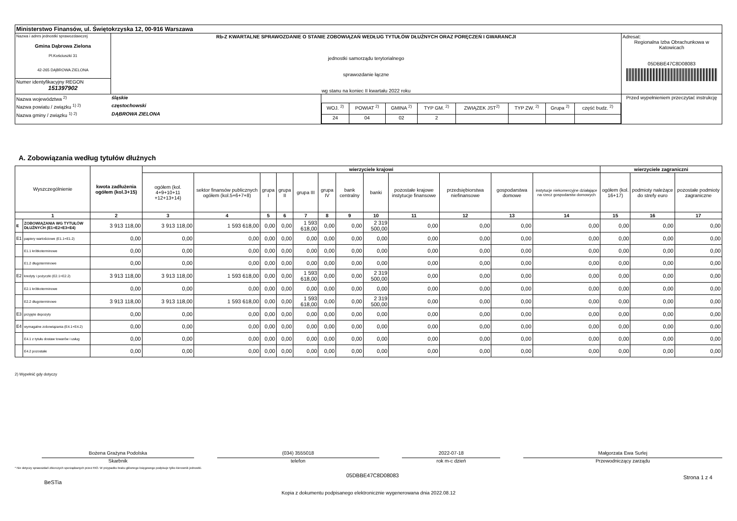| Ministerstwo Finansów, ul. Świętokrzyska 12, 00-916 Warszawa | | | |
| Nazwa i adres jednostki sprawozdawczej Gmina Dąbrowa Zielona Pl.Kościuszki 31 42-265 DĄBROWA ZIELONA | Rb-Z KWARTALNE SPRAWOZDANIE O STANIE ZOBOWIĄZAŃ WEDŁUG TYTUŁÓW DŁUŻNYCH ORAZ PORĘCZEŃ I GWARANCJI jednostki samorządu terytorialnego sprawozdanie łączne wg stanu na koniec II kwartału 2022 roku | | Adresat: Regionalna Izba Obrachunkowa w Katowicach 05DBBE47C8D08083 |
| Numer identyfikacyjny REGON 151397902 | | | |
| / Nazwa województwa <sup>2)</sup> / śląskie / / Nazwa powiatu / związku <sup>1) 2)</sup> / częstochowski / / Nazwa gminy / związku <sup>1) 2)</sup> / DĄBROWA ZIELONA / | | / WOJ. <sup>2)</sup> / POWIAT <sup>2)</sup> / GMINA <sup>2)</sup> / TYP GM. <sup>2)</sup> / ZWIĄZEK JST<sup>2)</sup> / TYP ZW. <sup>2)</sup> / Grupa <sup>2)</sup> / część budz. <sup>2)</sup> / / 24 / 04 / 02 / 2 / / / / / | Przed wypełnieniem przeczytać instrukcję |
A. Zobowiązania według tytułów dłużnych
| Wyszczególnienie | | kwota zadłużenia ogółem (kol.3+15) | wierzyciele krajowi | | | | | | | | | | | | wierzyciele zagraniczni | | |
| --- | --- | --- | --- | --- | --- | --- | --- | --- | --- | --- | --- | --- | --- | --- | --- | --- | --- |
| | | | ogółem (kol. 4+9+10+11 +12+13+14) | sektor finansów publicznych ogółem (kol.5+6+7+8) | grupa I | grupa II | grupa III | grupa IV | bank centralny | banki | pozostałe krajowe instytucje finansowe | przedsiębiorstwa niefinansowe | gospodarstwa domowe | instytucje niekomercyjne działające na rzecz gospodarstw domowych | ogółem (kol. 16+17) | podmioty należące do strefy euro | pozostałe podmioty zagraniczne |
| 1 | | 2 | 3 | 4 | 5 | 6 | 7 | 8 | 9 | 10 | 11 | 12 | 13 | 14 | 15 | 16 | 17 |
| E | ZOBOWIĄZANIA WG TYTUŁÓW DŁUŻNYCH (E1+E2+E3+E4) | 3 913 118,00 | 3 913 118,00 | 1 593 618,00 | 0,00 | 0,00 | 1 593 618,00 | 0,00 | 0,00 | 2 319 500,00 | 0,00 | 0,00 | 0,00 | 0,00 | 0,00 | 0,00 | 0,00 |
| E1 | papiery wartościowe (E1.1+E1.2) | 0,00 | 0,00 | 0,00 | 0,00 | 0,00 | 0,00 | 0,00 | 0,00 | 0,00 | 0,00 | 0,00 | 0,00 | 0,00 | 0,00 | 0,00 | 0,00 |
| | E1.1 krótkoterminowe | 0,00 | 0,00 | 0,00 | 0,00 | 0,00 | 0,00 | 0,00 | 0,00 | 0,00 | 0,00 | 0,00 | 0,00 | 0,00 | 0,00 | 0,00 | 0,00 |
| | E1.2 długoterminowe | 0,00 | 0,00 | 0,00 | 0,00 | 0,00 | 0,00 | 0,00 | 0,00 | 0,00 | 0,00 | 0,00 | 0,00 | 0,00 | 0,00 | 0,00 | 0,00 |
| E2 | kredyty i pożyczki (E2.1+E2.2) | 3 913 118,00 | 3 913 118,00 | 1 593 618,00 | 0,00 | 0,00 | 1 593 618,00 | 0,00 | 0,00 | 2 319 500,00 | 0,00 | 0,00 | 0,00 | 0,00 | 0,00 | 0,00 | 0,00 |
| | E2.1 krótkoterminowe | 0,00 | 0,00 | 0,00 | 0,00 | 0,00 | 0,00 | 0,00 | 0,00 | 0,00 | 0,00 | 0,00 | 0,00 | 0,00 | 0,00 | 0,00 | 0,00 |
| | E2.2 długoterminowe | 3 913 118,00 | 3 913 118,00 | 1 593 618,00 | 0,00 | 0,00 | 1 593 618,00 | 0,00 | 0,00 | 2 319 500,00 | 0,00 | 0,00 | 0,00 | 0,00 | 0,00 | 0,00 | 0,00 |
| E3 | przyjęte depozyty | 0,00 | 0,00 | 0,00 | 0,00 | 0,00 | 0,00 | 0,00 | 0,00 | 0,00 | 0,00 | 0,00 | 0,00 | 0,00 | 0,00 | 0,00 | 0,00 |
| E4 | wymagalne zobowiązania (E4.1+E4.2) | 0,00 | 0,00 | 0,00 | 0,00 | 0,00 | 0,00 | 0,00 | 0,00 | 0,00 | 0,00 | 0,00 | 0,00 | 0,00 | 0,00 | 0,00 | 0,00 |
| | E4.1 z tytułu dostaw towarów i usług | 0,00 | 0,00 | 0,00 | 0,00 | 0,00 | 0,00 | 0,00 | 0,00 | 0,00 | 0,00 | 0,00 | 0,00 | 0,00 | 0,00 | 0,00 | 0,00 |
| | E4.2 pozostałe | 0,00 | 0,00 | 0,00 | 0,00 | 0,00 | 0,00 | 0,00 | 0,00 | 0,00 | 0,00 | 0,00 | 0,00 | 0,00 | 0,00 | 0,00 | 0,00 |
2) Wypełnić gdy dotyczy
Bożena Grażyna Podolska
Skarbnik
(034) 3555018
telefon
2022-07-18
rok m-c dzień
Małgorzata Ewa Surlej
Przewodniczący zarządu
* Nie dotyczy sprawozdań zbiorczych sporządzanych przez RIO. W przypadku braku głównego księgowego podpisuje tylko kierownik jednostki.
BeSTia 05DBBE47C8D08083 Strona 1 z 4
Kopia z dokumentu podpisanego elektronicznie wygenerowana dnia 2022.08.12